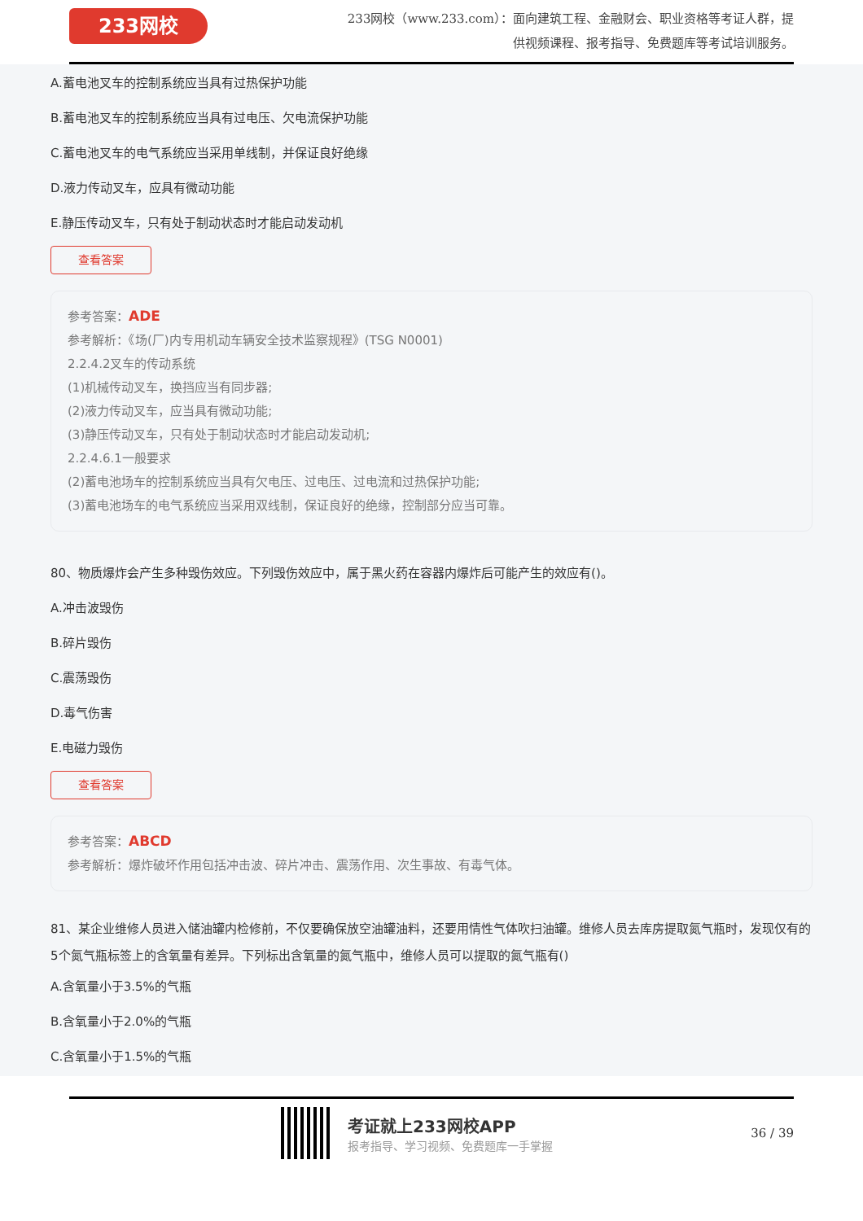233网校
233网校（www.233.com）：面向建筑工程、金融财会、职业资格等考证人群，提
供视频课程、报考指导、免费题库等考试培训服务。
A.蓄电池叉车的控制系统应当具有过热保护功能
B.蓄电池叉车的控制系统应当具有过电压、欠电流保护功能
C.蓄电池叉车的电气系统应当采用单线制，并保证良好绝缘
D.液力传动叉车，应具有微动功能
E.静压传动叉车，只有处于制动状态时才能启动发动机
查看答案
参考答案：ADE
参考解析：《场(厂)内专用机动车辆安全技术监察规程》(TSG N0001)
2.2.4.2叉车的传动系统
(1)机械传动叉车，换挡应当有同步器;
(2)液力传动叉车，应当具有微动功能;
(3)静压传动叉车，只有处于制动状态时才能启动发动机;
2.2.4.6.1一般要求
(2)蓄电池场车的控制系统应当具有欠电压、过电压、过电流和过热保护功能;
(3)蓄电池场车的电气系统应当采用双线制，保证良好的绝缘，控制部分应当可靠。
80、物质爆炸会产生多种毁伤效应。下列毁伤效应中，属于黑火药在容器内爆炸后可能产生的效应有()。
A.冲击波毁伤
B.碎片毁伤
C.震荡毁伤
D.毒气伤害
E.电磁力毁伤
查看答案
参考答案：ABCD
参考解析：爆炸破坏作用包括冲击波、碎片冲击、震荡作用、次生事故、有毒气体。
81、某企业维修人员进入储油罐内检修前，不仅要确保放空油罐油料，还要用情性气体吹扫油罐。维修人员去库房提取氮气瓶时，发现仅有的5个氮气瓶标签上的含氧量有差异。下列标出含氧量的氮气瓶中，维修人员可以提取的氮气瓶有()
A.含氧量小于3.5%的气瓶
B.含氧量小于2.0%的气瓶
C.含氧量小于1.5%的气瓶
考证就上233网校APP
报考指导、学习视频、免费题库一手掌握
36 / 39